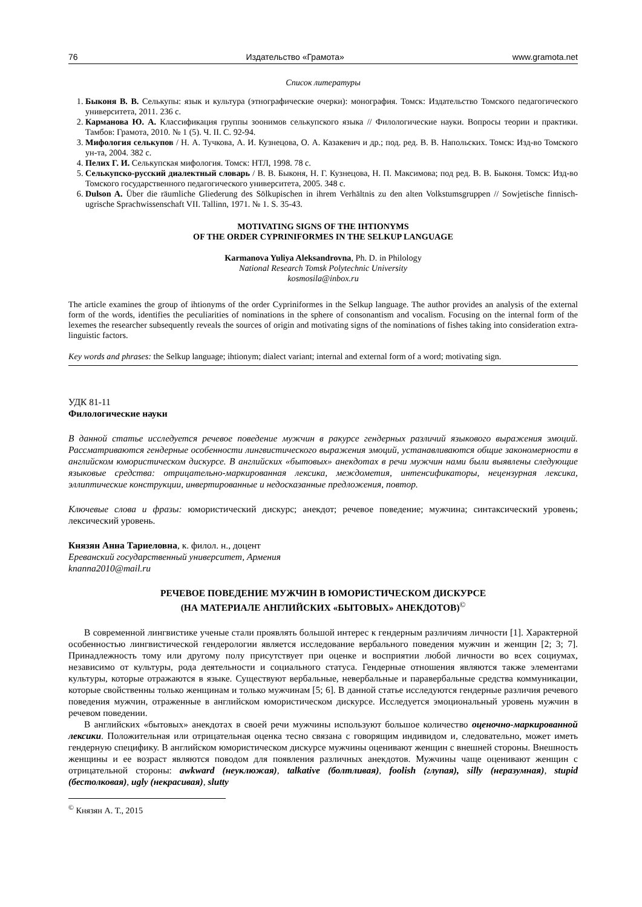76 Издательство «Грамота» www.gramota.net
Список литературы
1. Быконя В. В. Селькупы: язык и культура (этнографические очерки): монография. Томск: Издательство Томского педагогического университета, 2011. 236 с.
2. Карманова Ю. А. Классификация группы зоонимов селькупского языка // Филологические науки. Вопросы теории и практики. Тамбов: Грамота, 2010. № 1 (5). Ч. II. С. 92-94.
3. Мифология селькупов / Н. А. Тучкова, А. И. Кузнецова, О. А. Казакевич и др.; под. ред. В. В. Напольских. Томск: Изд-во Томского ун-та, 2004. 382 с.
4. Пелих Г. И. Селькупская мифология. Томск: НТЛ, 1998. 78 с.
5. Селькупско-русский диалектный словарь / В. В. Быконя, Н. Г. Кузнецова, Н. П. Максимова; под ред. В. В. Быконя. Томск: Изд-во Томского государственного педагогического университета, 2005. 348 с.
6. Dulson A. Über die räumliche Gliederung des Sölkupischen in ihrem Verhältnis zu den alten Volkstumsgruppen // Sowjetische finnisch-ugrische Sprachwissenschaft VII. Tallinn, 1971. № 1. S. 35-43.
MOTIVATING SIGNS OF THE IHTIONYMS
OF THE ORDER CYPRINIFORMES IN THE SELKUP LANGUAGE
Karmanova Yuliya Aleksandrovna, Ph. D. in Philology
National Research Tomsk Polytechnic University
kosmosila@inbox.ru
The article examines the group of ihtionyms of the order Cypriniformes in the Selkup language. The author provides an analysis of the external form of the words, identifies the peculiarities of nominations in the sphere of consonantism and vocalism. Focusing on the internal form of the lexemes the researcher subsequently reveals the sources of origin and motivating signs of the nominations of fishes taking into consideration extra-linguistic factors.
Key words and phrases: the Selkup language; ihtionym; dialect variant; internal and external form of a word; motivating sign.
УДК 81-11
Филологические науки
В данной статье исследуется речевое поведение мужчин в ракурсе гендерных различий языкового выражения эмоций. Рассматриваются гендерные особенности лингвистического выражения эмоций, устанавливаются общие закономерности в английском юмористическом дискурсе. В английских «бытовых» анекдотах в речи мужчин нами были выявлены следующие языковые средства: отрицательно-маркированная лексика, междометия, интенсификаторы, нецензурная лексика, эллиптические конструкции, инвертированные и недосказанные предложения, повтор.
Ключевые слова и фразы: юмористический дискурс; анекдот; речевое поведение; мужчина; синтаксический уровень; лексический уровень.
Князян Анна Тариеловна, к. филол. н., доцент
Ереванский государственный университет, Армения
knanna2010@mail.ru
РЕЧЕВОЕ ПОВЕДЕНИЕ МУЖЧИН В ЮМОРИСТИЧЕСКОМ ДИСКУРСЕ
(НА МАТЕРИАЛЕ АНГЛИЙСКИХ «БЫТОВЫХ» АНЕКДОТОВ)<sup>©</sup>
В современной лингвистике ученые стали проявлять большой интерес к гендерным различиям личности [1]. Характерной особенностью лингвистической гендерологии является исследование вербального поведения мужчин и женщин [2; 3; 7]. Принадлежность тому или другому полу присутствует при оценке и восприятии любой личности во всех социумах, независимо от культуры, рода деятельности и социального статуса. Гендерные отношения являются также элементами культуры, которые отражаются в языке. Существуют вербальные, невербальные и паравербальные средства коммуникации, которые свойственны только женщинам и только мужчинам [5; 6]. В данной статье исследуются гендерные различия речевого поведения мужчин, отраженные в английском юмористическом дискурсе. Исследуется эмоциональный уровень мужчин в речевом поведении.
В английских «бытовых» анекдотах в своей речи мужчины используют большое количество оценочно-маркированной лексики. Положительная или отрицательная оценка тесно связана с говорящим индивидом и, следовательно, может иметь гендерную специфику. В английском юмористическом дискурсе мужчины оценивают женщин с внешней стороны. Внешность женщины и ее возраст являются поводом для появления различных анекдотов. Мужчины чаще оценивают женщин с отрицательной стороны: awkward (неуклюжая), talkative (болтливая), foolish (глупая), silly (неразумная), stupid (бестолковая), ugly (некрасивая), slutty
<sup>©</sup> Князян А. Т., 2015